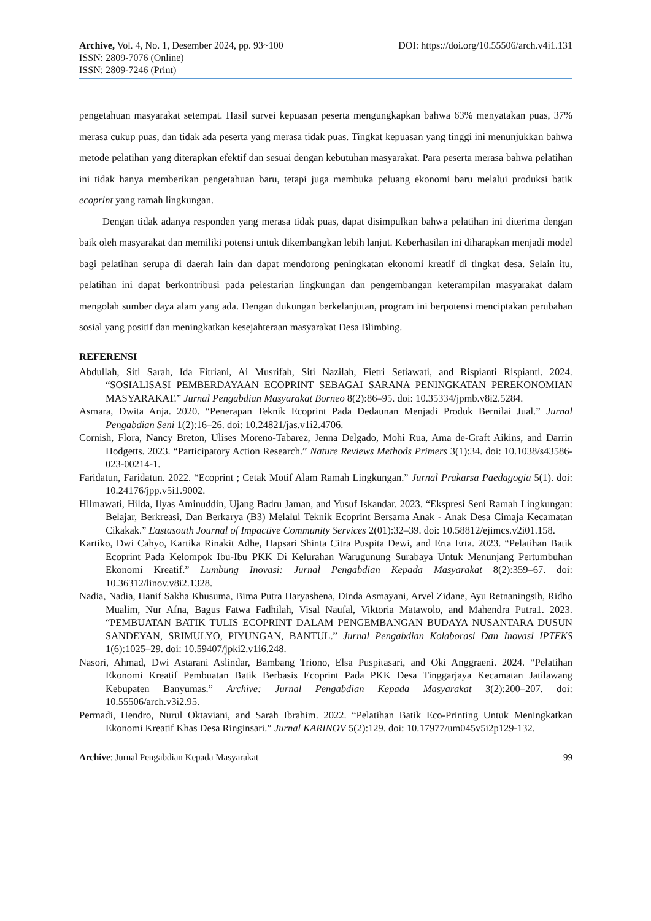Archive, Vol. 4, No. 1, Desember 2024, pp. 93~100 DOI: https://doi.org/10.55506/arch.v4i1.131
ISSN: 2809-7076 (Online)
ISSN: 2809-7246 (Print)
pengetahuan masyarakat setempat. Hasil survei kepuasan peserta mengungkapkan bahwa 63% menyatakan puas, 37% merasa cukup puas, dan tidak ada peserta yang merasa tidak puas. Tingkat kepuasan yang tinggi ini menunjukkan bahwa metode pelatihan yang diterapkan efektif dan sesuai dengan kebutuhan masyarakat. Para peserta merasa bahwa pelatihan ini tidak hanya memberikan pengetahuan baru, tetapi juga membuka peluang ekonomi baru melalui produksi batik ecoprint yang ramah lingkungan.
Dengan tidak adanya responden yang merasa tidak puas, dapat disimpulkan bahwa pelatihan ini diterima dengan baik oleh masyarakat dan memiliki potensi untuk dikembangkan lebih lanjut. Keberhasilan ini diharapkan menjadi model bagi pelatihan serupa di daerah lain dan dapat mendorong peningkatan ekonomi kreatif di tingkat desa. Selain itu, pelatihan ini dapat berkontribusi pada pelestarian lingkungan dan pengembangan keterampilan masyarakat dalam mengolah sumber daya alam yang ada. Dengan dukungan berkelanjutan, program ini berpotensi menciptakan perubahan sosial yang positif dan meningkatkan kesejahteraan masyarakat Desa Blimbing.
REFERENSI
Abdullah, Siti Sarah, Ida Fitriani, Ai Musrifah, Siti Nazilah, Fietri Setiawati, and Rispianti Rispianti. 2024. “SOSIALISASI PEMBERDAYAAN ECOPRINT SEBAGAI SARANA PENINGKATAN PEREKONOMIAN MASYARAKAT.” Jurnal Pengabdian Masyarakat Borneo 8(2):86–95. doi: 10.35334/jpmb.v8i2.5284.
Asmara, Dwita Anja. 2020. “Penerapan Teknik Ecoprint Pada Dedaunan Menjadi Produk Bernilai Jual.” Jurnal Pengabdian Seni 1(2):16–26. doi: 10.24821/jas.v1i2.4706.
Cornish, Flora, Nancy Breton, Ulises Moreno-Tabarez, Jenna Delgado, Mohi Rua, Ama de-Graft Aikins, and Darrin Hodgetts. 2023. “Participatory Action Research.” Nature Reviews Methods Primers 3(1):34. doi: 10.1038/s43586-023-00214-1.
Faridatun, Faridatun. 2022. “Ecoprint ; Cetak Motif Alam Ramah Lingkungan.” Jurnal Prakarsa Paedagogia 5(1). doi: 10.24176/jpp.v5i1.9002.
Hilmawati, Hilda, Ilyas Aminuddin, Ujang Badru Jaman, and Yusuf Iskandar. 2023. “Ekspresi Seni Ramah Lingkungan: Belajar, Berkreasi, Dan Berkarya (B3) Melalui Teknik Ecoprint Bersama Anak - Anak Desa Cimaja Kecamatan Cikakak.” Eastasouth Journal of Impactive Community Services 2(01):32–39. doi: 10.58812/ejimcs.v2i01.158.
Kartiko, Dwi Cahyo, Kartika Rinakit Adhe, Hapsari Shinta Citra Puspita Dewi, and Erta Erta. 2023. “Pelatihan Batik Ecoprint Pada Kelompok Ibu-Ibu PKK Di Kelurahan Warugunung Surabaya Untuk Menunjang Pertumbuhan Ekonomi Kreatif.” Lumbung Inovasi: Jurnal Pengabdian Kepada Masyarakat 8(2):359–67. doi: 10.36312/linov.v8i2.1328.
Nadia, Nadia, Hanif Sakha Khusuma, Bima Putra Haryashena, Dinda Asmayani, Arvel Zidane, Ayu Retnaningsih, Ridho Mualim, Nur Afna, Bagus Fatwa Fadhilah, Visal Naufal, Viktoria Matawolo, and Mahendra Putra1. 2023. “PEMBUATAN BATIK TULIS ECOPRINT DALAM PENGEMBANGAN BUDAYA NUSANTARA DUSUN SANDEYAN, SRIMULYO, PIYUNGAN, BANTUL.” Jurnal Pengabdian Kolaborasi Dan Inovasi IPTEKS 1(6):1025–29. doi: 10.59407/jpki2.v1i6.248.
Nasori, Ahmad, Dwi Astarani Aslindar, Bambang Triono, Elsa Puspitasari, and Oki Anggraeni. 2024. “Pelatihan Ekonomi Kreatif Pembuatan Batik Berbasis Ecoprint Pada PKK Desa Tinggarjaya Kecamatan Jatilawang Kebupaten Banyumas.” Archive: Jurnal Pengabdian Kepada Masyarakat 3(2):200–207. doi: 10.55506/arch.v3i2.95.
Permadi, Hendro, Nurul Oktaviani, and Sarah Ibrahim. 2022. “Pelatihan Batik Eco-Printing Untuk Meningkatkan Ekonomi Kreatif Khas Desa Ringinsari.” Jurnal KARINOV 5(2):129. doi: 10.17977/um045v5i2p129-132.
Archive: Jurnal Pengabdian Kepada Masyarakat 99